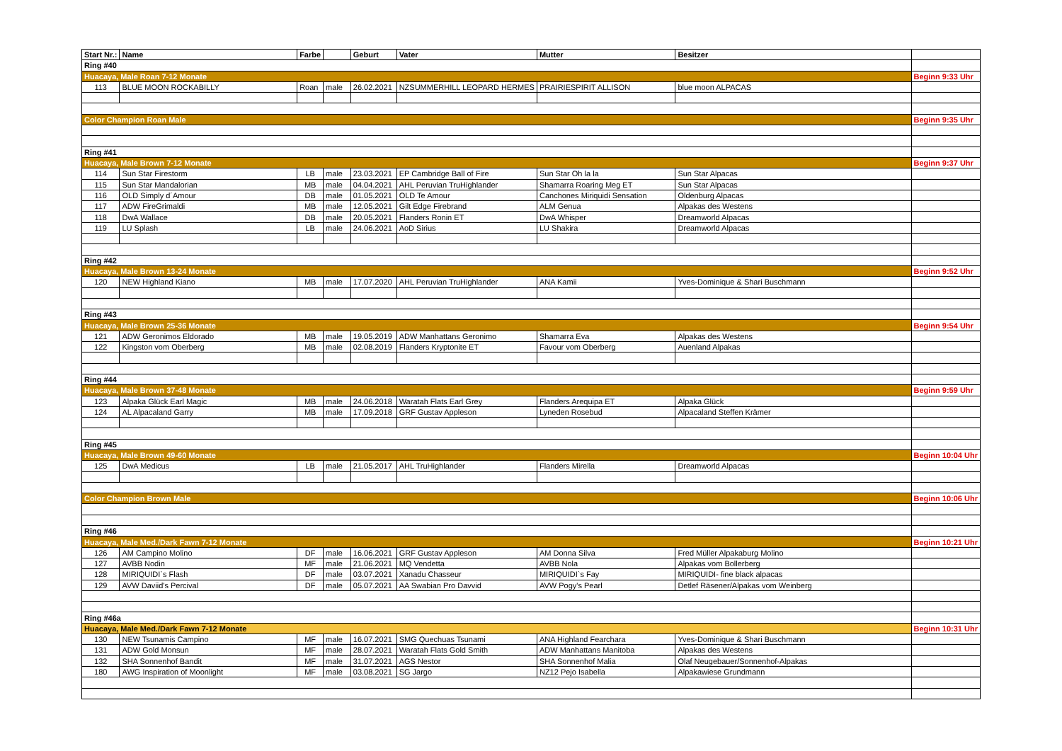| Start Nr.: | Name | Farbe | | Geburt | Vater | Mutter | Besitzer | |
| --- | --- | --- | --- | --- | --- | --- | --- | --- |
| Ring #40 | | | | | | | | |
| Huacaya, Male Roan 7-12 Monate | | | | | | | | Beginn 9:33 Uhr |
| 113 | BLUE MOON ROCKABILLY | Roan | male | 26.02.2021 | NZSUMMERHILL LEOPARD HERMES | PRAIRIESPIRIT ALLISON | blue moon ALPACAS | |
| Color Champion Roan Male | | | | | | | | Beginn 9:35 Uhr |
| Ring #41 | | | | | | | | |
| Huacaya, Male Brown 7-12 Monate | | | | | | | | Beginn 9:37 Uhr |
| 114 | Sun Star Firestorm | LB | male | 23.03.2021 | EP Cambridge Ball of Fire | Sun Star Oh la la | Sun Star Alpacas | |
| 115 | Sun Star Mandalorian | MB | male | 04.04.2021 | AHL Peruvian TruHighlander | Shamarra Roaring Meg ET | Sun Star Alpacas | |
| 116 | OLD Simply d´Amour | DB | male | 01.05.2021 | OLD Te Amour | Canchones Miriquidi Sensation | Oldenburg Alpacas | |
| 117 | ADW FireGrimaldi | MB | male | 12.05.2021 | Gilt Edge Firebrand | ALM Genua | Alpakas des Westens | |
| 118 | DwA Wallace | DB | male | 20.05.2021 | Flanders Ronin ET | DwA Whisper | Dreamworld Alpacas | |
| 119 | LU Splash | LB | male | 24.06.2021 | AoD Sirius | LU Shakira | Dreamworld Alpacas | |
| Ring #42 | | | | | | | | |
| Huacaya, Male Brown 13-24 Monate | | | | | | | | Beginn 9:52 Uhr |
| 120 | NEW Highland Kiano | MB | male | 17.07.2020 | AHL Peruvian TruHighlander | ANA Kamii | Yves-Dominique & Shari Buschmann | |
| Ring #43 | | | | | | | | |
| Huacaya, Male Brown 25-36 Monate | | | | | | | | Beginn 9:54 Uhr |
| 121 | ADW Geronimos Eldorado | MB | male | 19.05.2019 | ADW Manhattans Geronimo | Shamarra Eva | Alpakas des Westens | |
| 122 | Kingston vom Oberberg | MB | male | 02.08.2019 | Flanders Kryptonite ET | Favour vom Oberberg | Auenland Alpakas | |
| Ring #44 | | | | | | | | |
| Huacaya, Male Brown 37-48 Monate | | | | | | | | Beginn 9:59 Uhr |
| 123 | Alpaka Glück Earl Magic | MB | male | 24.06.2018 | Waratah Flats Earl Grey | Flanders Arequipa ET | Alpaka Glück | |
| 124 | AL Alpacaland Garry | MB | male | 17.09.2018 | GRF Gustav Appleson | Lyneden Rosebud | Alpacaland Steffen Krämer | |
| Ring #45 | | | | | | | | |
| Huacaya, Male Brown 49-60 Monate | | | | | | | | Beginn 10:04 Uhr |
| 125 | DwA Medicus | LB | male | 21.05.2017 | AHL TruHighlander | Flanders Mirella | Dreamworld Alpacas | |
| Color Champion Brown Male | | | | | | | | Beginn 10:06 Uhr |
| Ring #46 | | | | | | | | |
| Huacaya, Male Med./Dark Fawn 7-12 Monate | | | | | | | | Beginn 10:21 Uhr |
| 126 | AM Campino Molino | DF | male | 16.06.2021 | GRF Gustav Appleson | AM Donna Silva | Fred Müller Alpakaburg Molino | |
| 127 | AVBB Nodin | MF | male | 21.06.2021 | MQ Vendetta | AVBB Nola | Alpakas vom Bollerberg | |
| 128 | MIRIQUIDI`s Flash | DF | male | 03.07.2021 | Xanadu Chasseur | MIRIQUIDI`s Fay | MIRIQUIDI- fine black alpacas | |
| 129 | AVW Daviid's Percival | DF | male | 05.07.2021 | AA Swabian Pro Davvid | AVW Pogy's Pearl | Detlef Räsener/Alpakas vom Weinberg | |
| Ring #46a | | | | | | | | |
| Huacaya, Male Med./Dark Fawn 7-12 Monate | | | | | | | | Beginn 10:31 Uhr |
| 130 | NEW Tsunamis Campino | MF | male | 16.07.2021 | SMG Quechuas Tsunami | ANA Highland Fearchara | Yves-Dominique & Shari Buschmann | |
| 131 | ADW Gold Monsun | MF | male | 28.07.2021 | Waratah Flats Gold Smith | ADW Manhattans Manitoba | Alpakas des Westens | |
| 132 | SHA Sonnenhof Bandit | MF | male | 31.07.2021 | AGS Nestor | SHA Sonnenhof Malia | Olaf Neugebauer/Sonnenhof-Alpakas | |
| 180 | AWG Inspiration of Moonlight | MF | male | 03.08.2021 | SG Jargo | NZ12 Pejo Isabella | Alpakawiese Grundmann | |